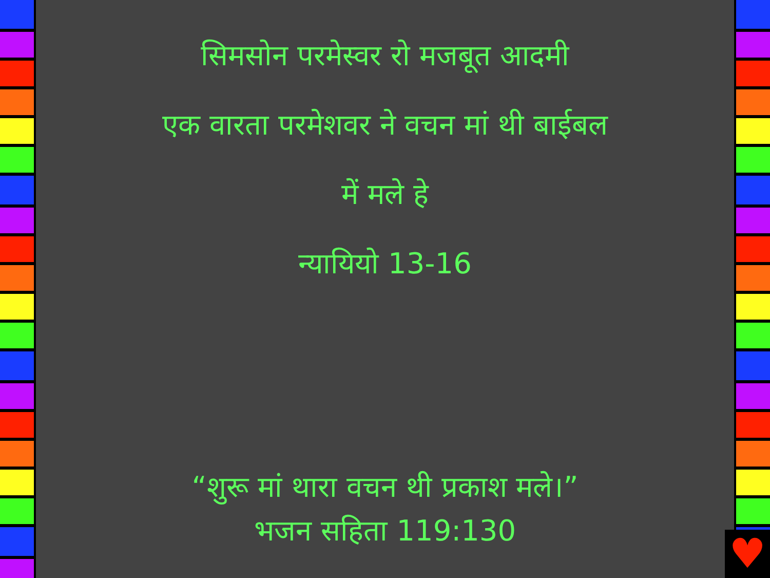सिमसोन परमेस्वर रो मजबूत आदमी
एक वारता परमेशवर ने वचन मां थी बाईबल
में मले हे
न्यायियो 13-16
“शुरू मां थारा वचन थी प्रकाश मले।”
भजन सहिता 119:130
♥